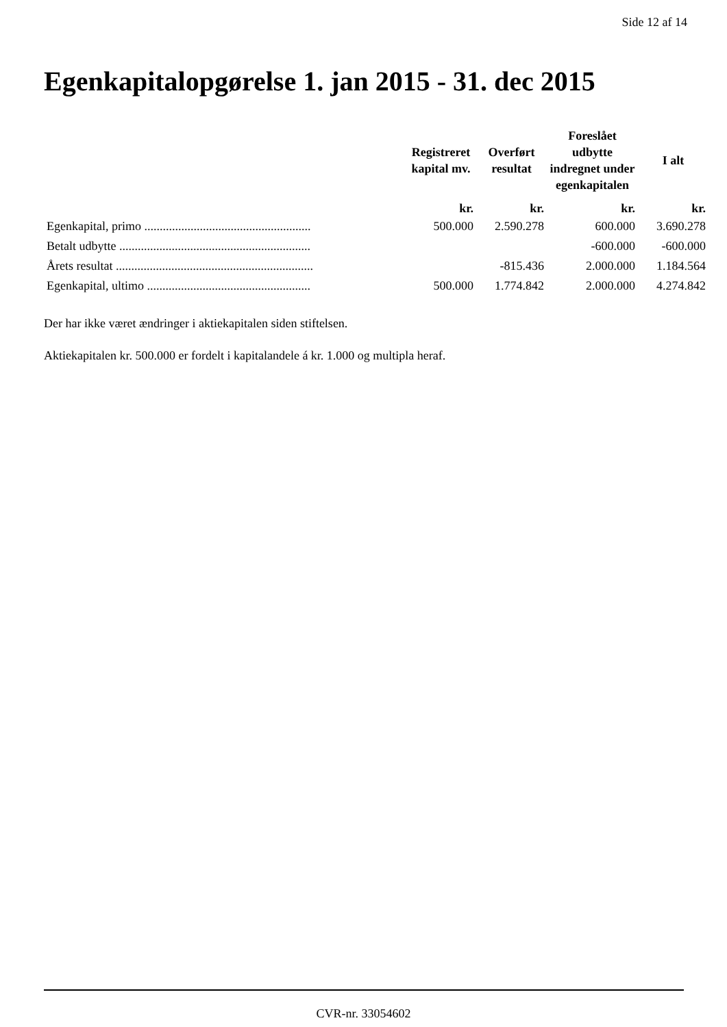Side 12 af 14
Egenkapitalopgørelse 1. jan 2015 - 31. dec 2015
| | Registreret kapital mv. | Overført resultat | Foreslået udbytte indregnet under egenkapitalen | I alt |
| --- | --- | --- | --- | --- |
| | kr. | kr. | kr. | kr. |
| Egenkapital, primo ...................................................... | 500.000 | 2.590.278 | 600.000 | 3.690.278 |
| Betalt udbytte .............................................................. | | | -600.000 | -600.000 |
| Årets resultat ................................................................ | | -815.436 | 2.000.000 | 1.184.564 |
| Egenkapital, ultimo ..................................................... | 500.000 | 1.774.842 | 2.000.000 | 4.274.842 |
Der har ikke været ændringer i aktiekapitalen siden stiftelsen.
Aktiekapitalen kr. 500.000 er fordelt i kapitalandele á kr. 1.000 og multipla heraf.
CVR-nr. 33054602